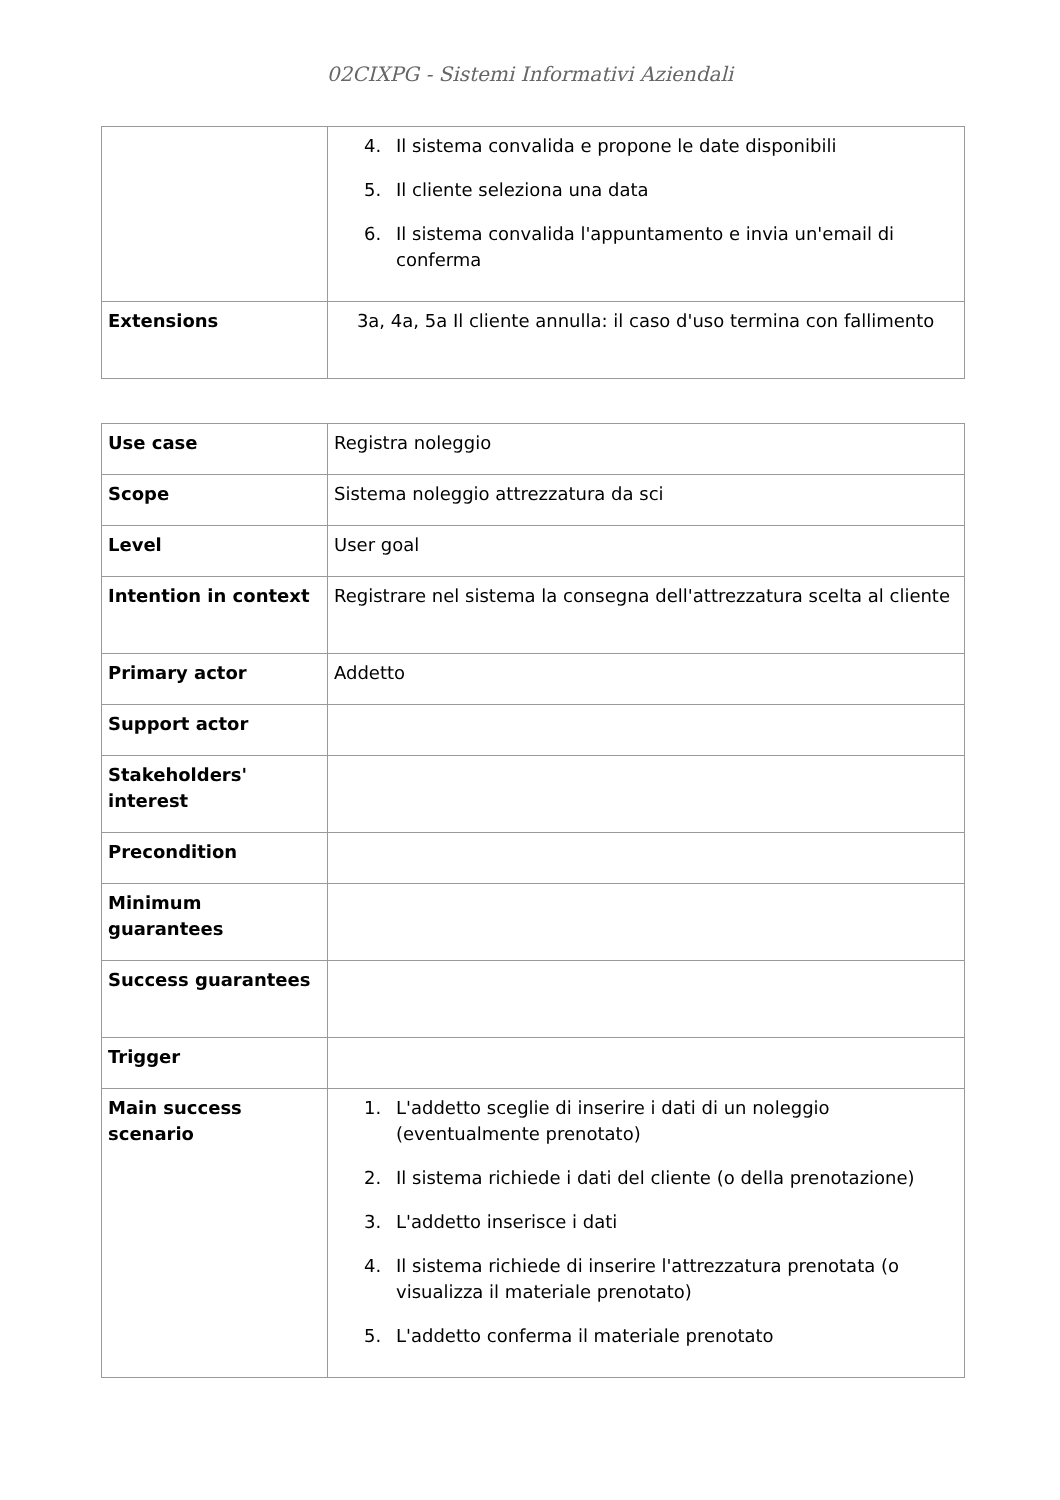02CIXPG - Sistemi Informativi Aziendali
| | 4. Il sistema convalida e propone le date disponibili 5. Il cliente seleziona una data 6. Il sistema convalida l'appuntamento e invia un'email di conferma |
| Extensions | 3a, 4a, 5a Il cliente annulla: il caso d'uso termina con fallimento |
| Use case | Registra noleggio |
| Scope | Sistema noleggio attrezzatura da sci |
| Level | User goal |
| Intention in context | Registrare nel sistema la consegna dell'attrezzatura scelta al cliente |
| Primary actor | Addetto |
| Support actor | |
| Stakeholders' interest | |
| Precondition | |
| Minimum guarantees | |
| Success guarantees | |
| Trigger | |
| Main success scenario | 1. L'addetto sceglie di inserire i dati di un noleggio (eventualmente prenotato) 2. Il sistema richiede i dati del cliente (o della prenotazione) 3. L'addetto inserisce i dati 4. Il sistema richiede di inserire l'attrezzatura prenotata (o visualizza il materiale prenotato) 5. L'addetto conferma il materiale prenotato |